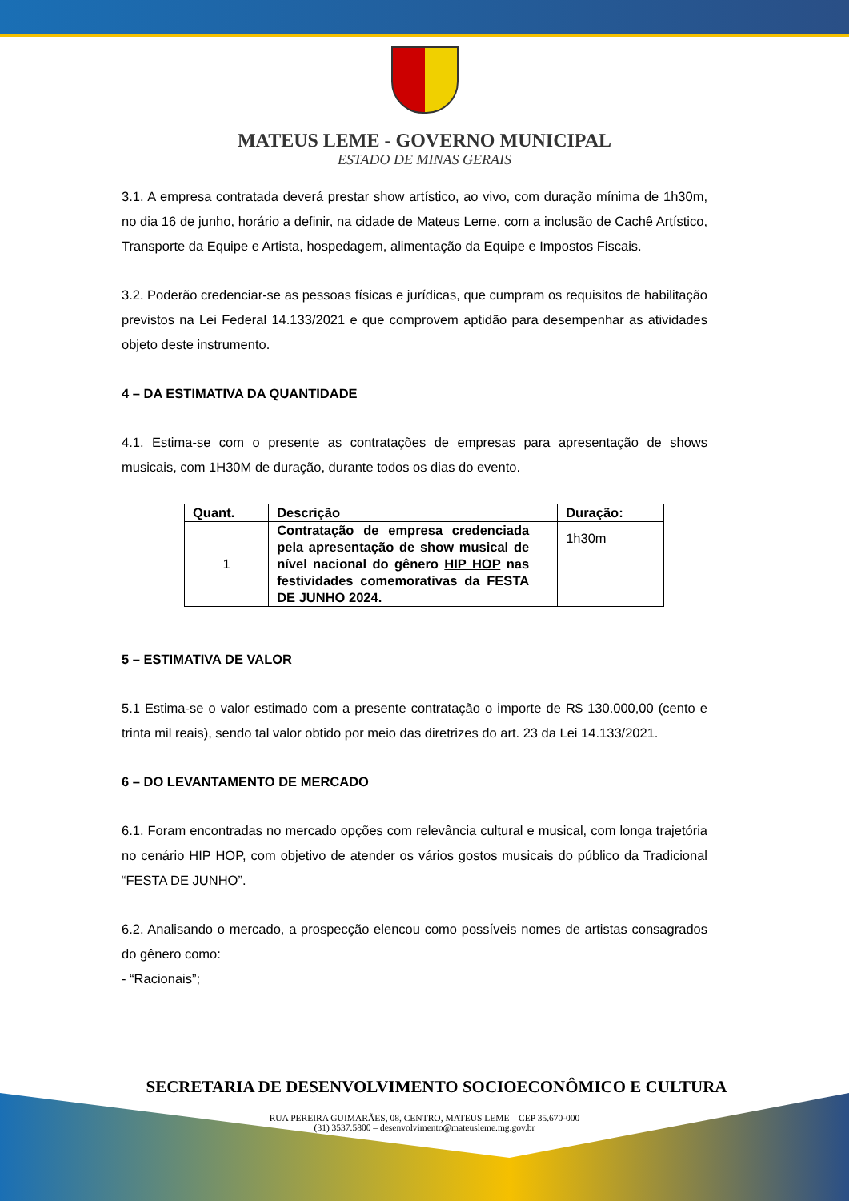MATEUS LEME - GOVERNO MUNICIPAL
ESTADO DE MINAS GERAIS
3.1. A empresa contratada deverá prestar show artístico, ao vivo, com duração mínima de 1h30m, no dia 16 de junho, horário a definir, na cidade de Mateus Leme, com a inclusão de Cachê Artístico, Transporte da Equipe e Artista, hospedagem, alimentação da Equipe e Impostos Fiscais.
3.2. Poderão credenciar-se as pessoas físicas e jurídicas, que cumpram os requisitos de habilitação previstos na Lei Federal 14.133/2021 e que comprovem aptidão para desempenhar as atividades objeto deste instrumento.
4 – DA ESTIMATIVA DA QUANTIDADE
4.1. Estima-se com o presente as contratações de empresas para apresentação de shows musicais, com 1H30M de duração, durante todos os dias do evento.
| Quant. | Descrição | Duração: |
| --- | --- | --- |
| 1 | Contratação de empresa credenciada pela apresentação de show musical de nível nacional do gênero HIP HOP nas festividades comemorativas da FESTA DE JUNHO 2024. | 1h30m |
5 – ESTIMATIVA DE VALOR
5.1 Estima-se o valor estimado com a presente contratação o importe de R$ 130.000,00 (cento e trinta mil reais), sendo tal valor obtido por meio das diretrizes do art. 23 da Lei 14.133/2021.
6 – DO LEVANTAMENTO DE MERCADO
6.1. Foram encontradas no mercado opções com relevância cultural e musical, com longa trajetória no cenário HIP HOP, com objetivo de atender os vários gostos musicais do público da Tradicional “FESTA DE JUNHO”.
6.2. Analisando o mercado, a prospecção elencou como possíveis nomes de artistas consagrados do gênero como:
- “Racionais”;
SECRETARIA DE DESENVOLVIMENTO SOCIOECONÔMICO E CULTURA
RUA PEREIRA GUIMARÃES, 08, CENTRO, MATEUS LEME – CEP 35.670-000
(31) 3537.5800 – desenvolvimento@mateusleme.mg.gov.br